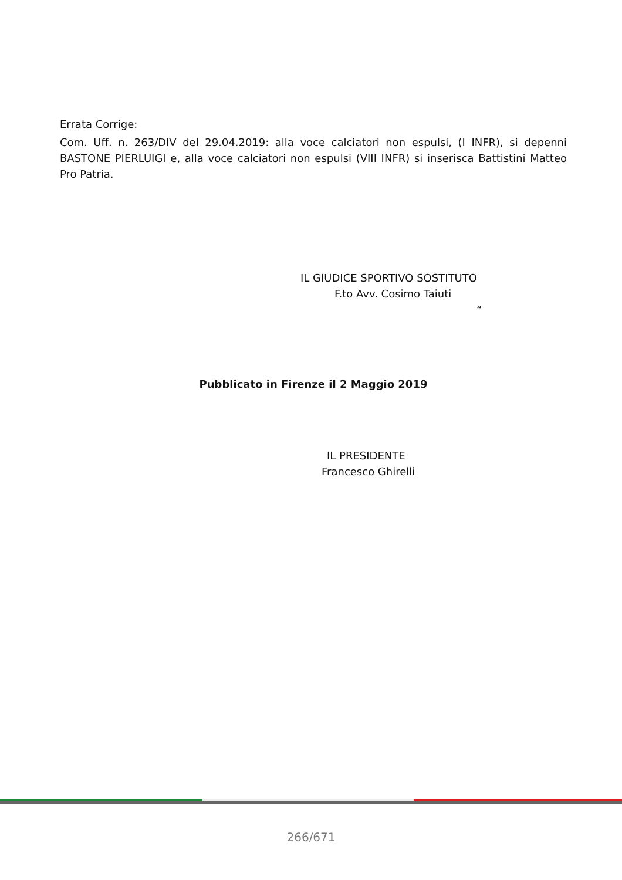Errata Corrige:
Com. Uff. n. 263/DIV del 29.04.2019: alla voce calciatori non espulsi, (I INFR), si depenni BASTONE PIERLUIGI e, alla voce calciatori non espulsi (VIII INFR) si inserisca Battistini Matteo Pro Patria.
IL GIUDICE SPORTIVO SOSTITUTO
F.to Avv. Cosimo Taiuti
“
Pubblicato in Firenze il 2 Maggio 2019
IL PRESIDENTE
Francesco Ghirelli
266/671